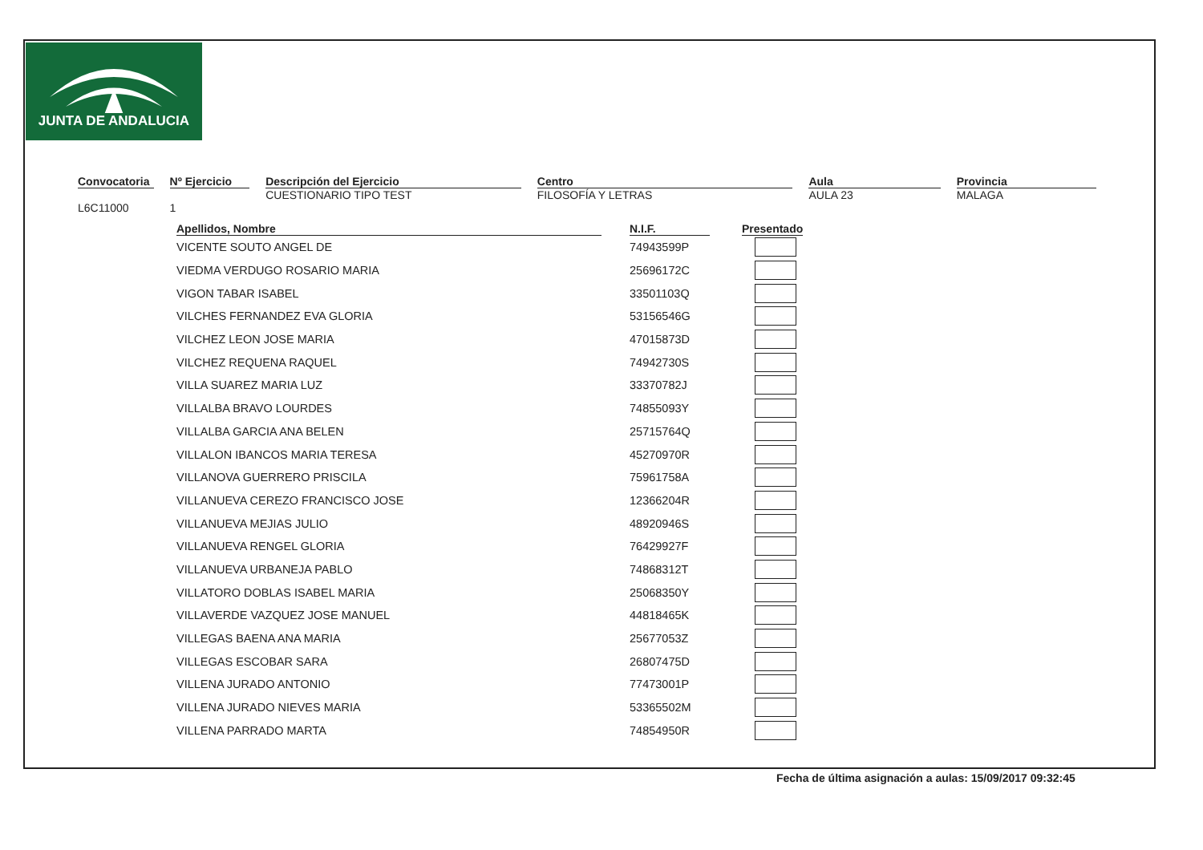JUNTA DE ANDALUCIA
Convocatoria
L6C11000
Nº Ejercicio
1
Descripción del Ejercicio
CUESTIONARIO TIPO TEST
Centro
FILOSOFÍA Y LETRAS
Aula
AULA 23
Provincia
MALAGA
| Apellidos, Nombre | | N.I.F. | | Presentado |
| --- | --- | --- | --- | --- |
| VICENTE SOUTO ANGEL DE | | 74943599P | | |
| VIEDMA VERDUGO ROSARIO MARIA | | 25696172C | | |
| VIGON TABAR ISABEL | | 33501103Q | | |
| VILCHES FERNANDEZ EVA GLORIA | | 53156546G | | |
| VILCHEZ LEON JOSE MARIA | | 47015873D | | |
| VILCHEZ REQUENA RAQUEL | | 74942730S | | |
| VILLA SUAREZ MARIA LUZ | | 33370782J | | |
| VILLALBA BRAVO LOURDES | | 74855093Y | | |
| VILLALBA GARCIA ANA BELEN | | 25715764Q | | |
| VILLALON IBANCOS MARIA TERESA | | 45270970R | | |
| VILLANOVA GUERRERO PRISCILA | | 75961758A | | |
| VILLANUEVA CEREZO FRANCISCO JOSE | | 12366204R | | |
| VILLANUEVA MEJIAS JULIO | | 48920946S | | |
| VILLANUEVA RENGEL GLORIA | | 76429927F | | |
| VILLANUEVA URBANEJA PABLO | | 74868312T | | |
| VILLATORO DOBLAS ISABEL MARIA | | 25068350Y | | |
| VILLAVERDE VAZQUEZ JOSE MANUEL | | 44818465K | | |
| VILLEGAS BAENA ANA MARIA | | 25677053Z | | |
| VILLEGAS ESCOBAR SARA | | 26807475D | | |
| VILLENA JURADO ANTONIO | | 77473001P | | |
| VILLENA JURADO NIEVES MARIA | | 53365502M | | |
| VILLENA PARRADO MARTA | | 74854950R | | |
Fecha de última asignación a aulas: 15/09/2017 09:32:45